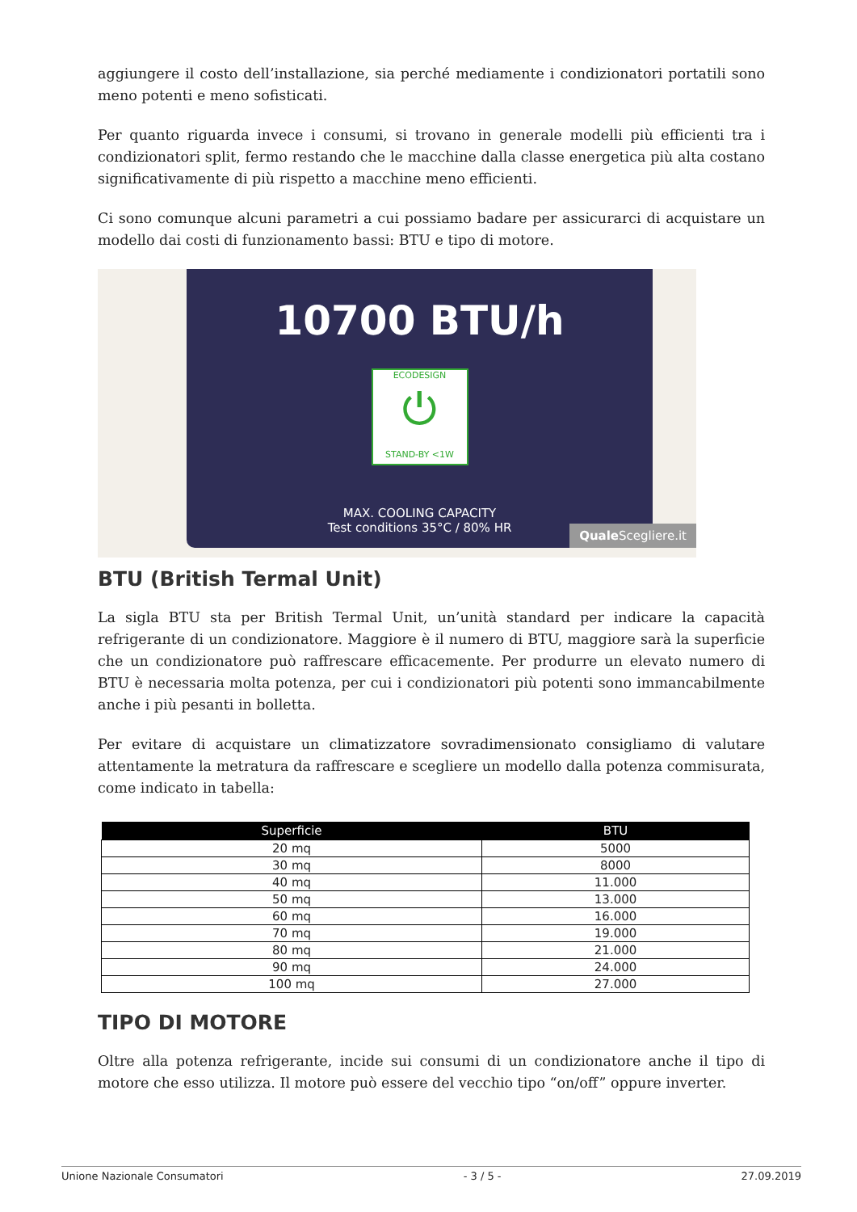aggiungere il costo dell’installazione, sia perché mediamente i condizionatori portatili sono meno potenti e meno sofisticati.
Per quanto riguarda invece i consumi, si trovano in generale modelli più efficienti tra i condizionatori split, fermo restando che le macchine dalla classe energetica più alta costano significativamente di più rispetto a macchine meno efficienti.
Ci sono comunque alcuni parametri a cui possiamo badare per assicurarci di acquistare un modello dai costi di funzionamento bassi: BTU e tipo di motore.
10700 BTU/h
ECODESIGN
⏻
STAND-BY <1W
MAX. COOLING CAPACITY
Test conditions 35°C / 80% HR
Quale Scegliere.it
BTU (British Termal Unit)
La sigla BTU sta per British Termal Unit, un’unità standard per indicare la capacità refrigerante di un condizionatore. Maggiore è il numero di BTU, maggiore sarà la superficie che un condizionatore può raffrescare efficacemente. Per produrre un elevato numero di BTU è necessaria molta potenza, per cui i condizionatori più potenti sono immancabilmente anche i più pesanti in bolletta.
Per evitare di acquistare un climatizzatore sovradimensionato consigliamo di valutare attentamente la metratura da raffrescare e scegliere un modello dalla potenza commisurata, come indicato in tabella:
| Superficie | BTU |
| --- | --- |
| 20 mq | 5000 |
| 30 mq | 8000 |
| 40 mq | 11.000 |
| 50 mq | 13.000 |
| 60 mq | 16.000 |
| 70 mq | 19.000 |
| 80 mq | 21.000 |
| 90 mq | 24.000 |
| 100 mq | 27.000 |
TIPO DI MOTORE
Oltre alla potenza refrigerante, incide sui consumi di un condizionatore anche il tipo di motore che esso utilizza. Il motore può essere del vecchio tipo “on/off” oppure inverter.
Unione Nazionale Consumatori - 3 / 5 - 27.09.2019